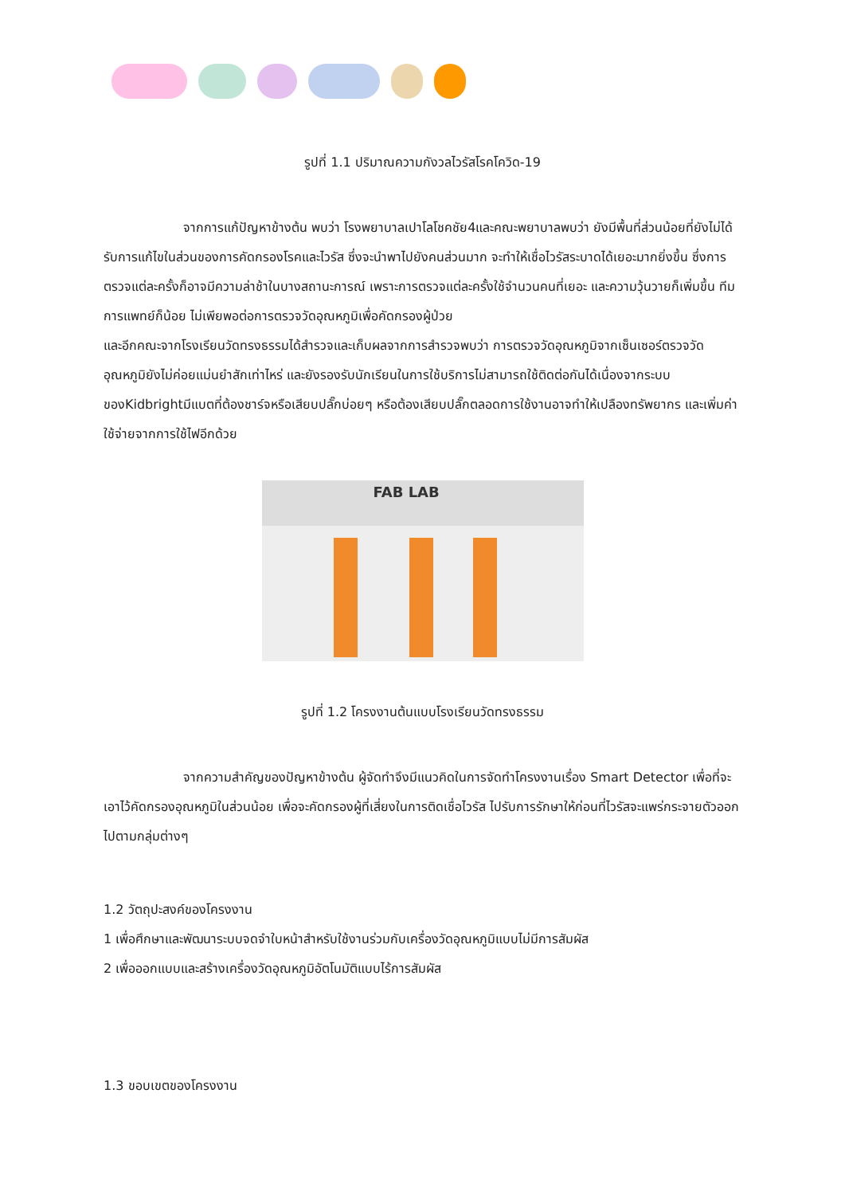รูปที่ 1.1 ปริมาณความกังวลไวรัสโรคโควิด-19
จากการแก้ปัญหาข้างต้น พบว่า โรงพยาบาลเปาโลโชคชัย4และคณะพยาบาลพบว่า ยังมีพื้นที่ส่วนน้อยที่ยังไม่ได้รับการแก้ไขในส่วนของการคัดกรองโรคและไวรัส ซึ่งจะนำพาไปยังคนส่วนมาก จะทำให้เชื่อไวรัสระบาดได้เยอะมากยิ่งขึ้น ซึ่งการตรวจแต่ละครั้งก็อาจมีความล่าช้าในบางสถานะการณ์ เพราะการตรวจแต่ละครั้งใช้จำนวนคนที่เยอะ และความวุ้นวายก็เพิ่มขึ้น ทีมการแพทย์ก็น้อย ไม่เพียพอต่อการตรวจวัดอุณหภูมิเพื่อคัดกรองผู้ป่วย
และอีกคณะจากโรงเรียนวัดทรงธรรมได้สำรวจและเก็บผลจากการสำรวจพบว่า การตรวจวัดอุณหภูมิจากเซ็นเซอร์ตรวจวัดอุณหภูมิยังไม่ค่อยแม่นยำสักเท่าไหร่ และยังรองรับนักเรียนในการใช้บริการไม่สามารถใช้ติดต่อกันได้เนื่องจากระบบของKidbrightมีแบตที่ต้องชาร์จหรือเสียบปลั๊กบ่อยๆ หรือต้องเสียบปลั๊กตลอดการใช้งานอาจทำให้เปลืองทรัพยากร และเพิ่มค่าใช้จ่ายจากการใช้ไฟอีกด้วย
FAB LAB
รูปที่ 1.2 โครงงานต้นแบบโรงเรียนวัดทรงธรรม
จากความสำคัญของปัญหาข้างต้น ผู้จัดทำจึงมีแนวคิดในการจัดทำโครงงานเรื่อง Smart Detector เพื่อที่จะเอาไว้คัดกรองอุณหภูมิในส่วนน้อย เพื่อจะคัดกรองผู้ที่เสี่ยงในการติดเชื่อไวรัส ไปรับการรักษาให้ก่อนที่ไวรัสจะแพร่กระจายตัวออกไปตามกลุ่มต่างๆ
1.2 วัตถุปะสงค์ของโครงงาน
1 เพื่อศึกษาและพัฒนาระบบจดจำใบหน้าสำหรับใช้งานร่วมกับเครื่องวัดอุณหภูมิแบบไม่มีการสัมผัส
2 เพื่อออกแบบและสร้างเครื่องวัดอุณหภูมิอัตโนมัติแบบไร้การสัมผัส
1.3 ขอบเขตของโครงงาน